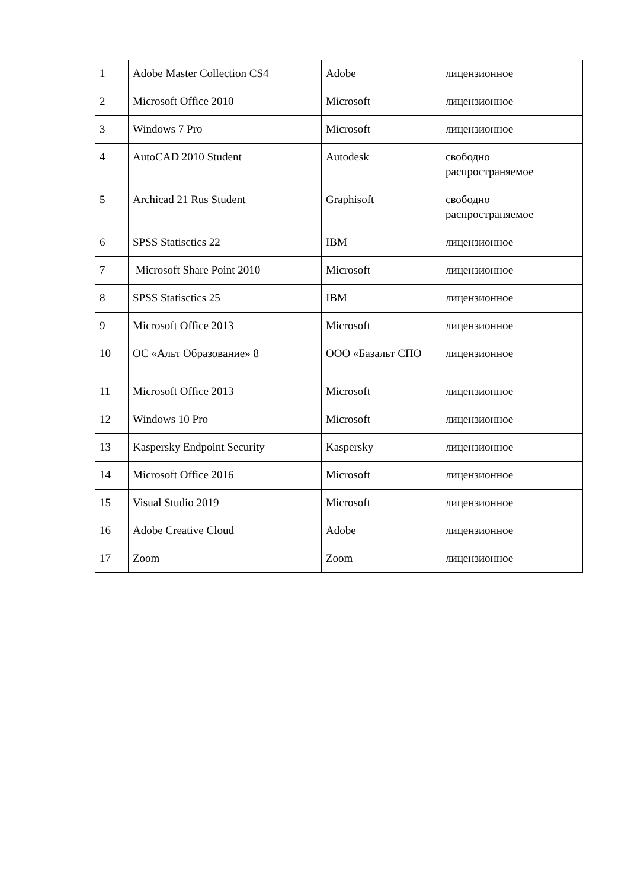| 1 | Adobe Master Collection CS4 | Adobe | лицензионное |
| 2 | Microsoft Office 2010 | Microsoft | лицензионное |
| 3 | Windows 7 Pro | Microsoft | лицензионное |
| 4 | AutoCAD 2010 Student | Autodesk | свободно распространяемое |
| 5 | Archicad 21 Rus Student | Graphisoft | свободно распространяемое |
| 6 | SPSS Statisctics 22 | IBM | лицензионное |
| 7 | Microsoft Share Point 2010 | Microsoft | лицензионное |
| 8 | SPSS Statisctics 25 | IBM | лицензионное |
| 9 | Microsoft Office 2013 | Microsoft | лицензионное |
| 10 | ОС «Альт Образование» 8 | ООО «Базальт СПО | лицензионное |
| 11 | Microsoft Office 2013 | Microsoft | лицензионное |
| 12 | Windows 10 Pro | Microsoft | лицензионное |
| 13 | Kaspersky Endpoint Security | Kaspersky | лицензионное |
| 14 | Microsoft Office 2016 | Microsoft | лицензионное |
| 15 | Visual Studio 2019 | Microsoft | лицензионное |
| 16 | Adobe Creative Cloud | Adobe | лицензионное |
| 17 | Zoom | Zoom | лицензионное |